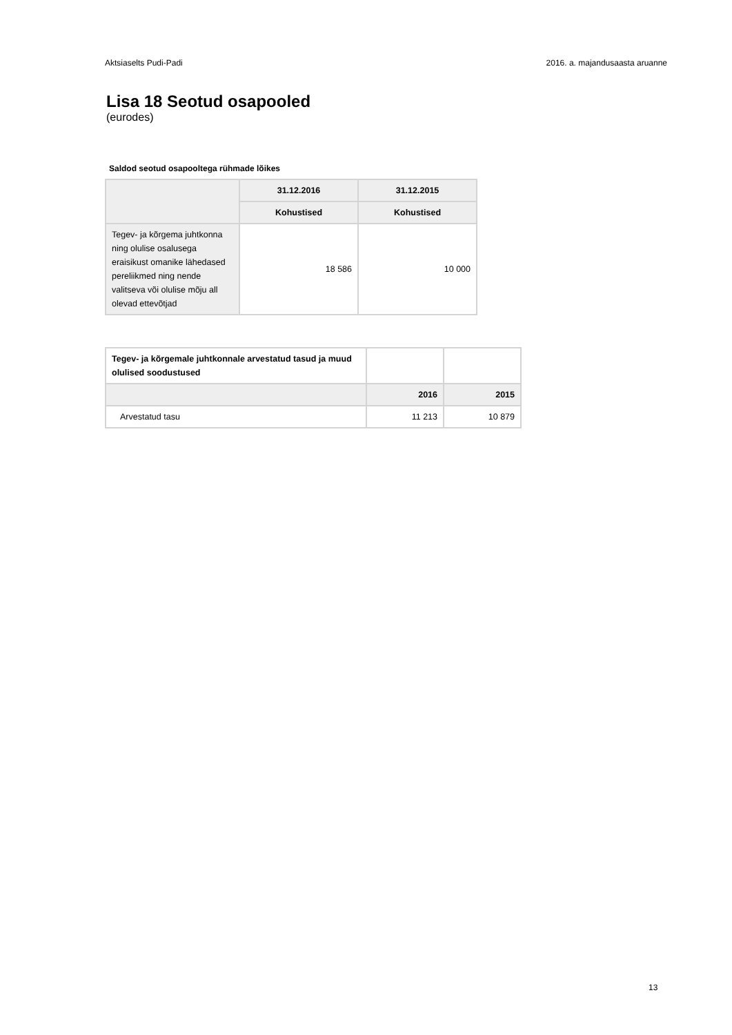Aktsiaselts Pudi-Padi 2016. a. majandusaasta aruanne
Lisa 18 Seotud osapooled
(eurodes)
Saldod seotud osapooltega rühmade lõikes
| | 31.12.2016 | 31.12.2015 |
| --- | --- | --- |
| | Kohustised | Kohustised |
| Tegev- ja kõrgema juhtkonna ning olulise osalusega eraisikust omanike lähedased pereliikmed ning nende valitseva või olulise mõju all olevad ettevõtjad | 18 586 | 10 000 |
| Tegev- ja kõrgemale juhtkonnale arvestatud tasud ja muud olulised soodustused | | |
| | 2016 | 2015 |
| Arvestatud tasu | 11 213 | 10 879 |
13